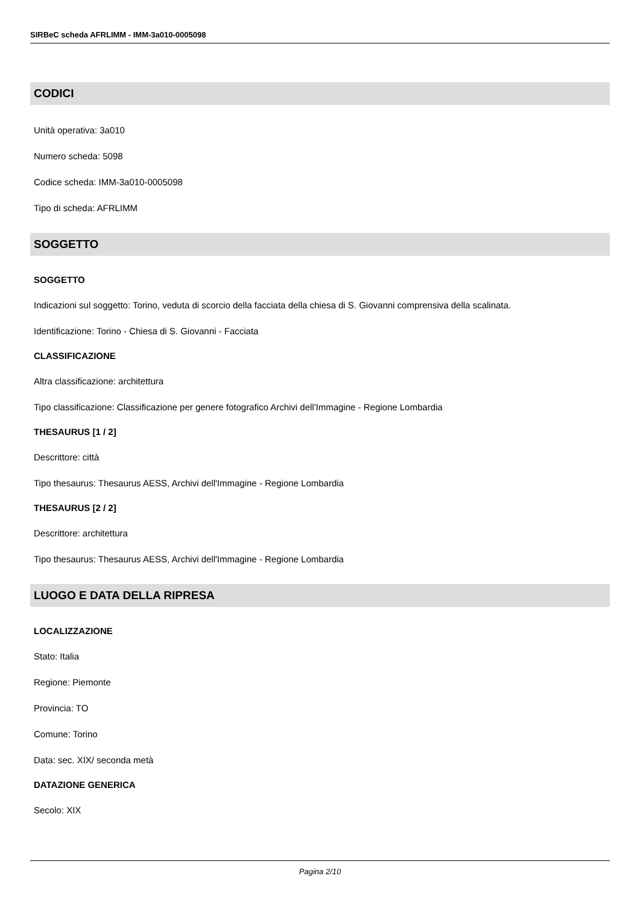SIRBeC scheda AFRLIMM - IMM-3a010-0005098
CODICI
Unità operativa: 3a010
Numero scheda: 5098
Codice scheda: IMM-3a010-0005098
Tipo di scheda: AFRLIMM
SOGGETTO
SOGGETTO
Indicazioni sul soggetto: Torino, veduta di scorcio della facciata della chiesa di S. Giovanni comprensiva della scalinata.
Identificazione: Torino - Chiesa di S. Giovanni - Facciata
CLASSIFICAZIONE
Altra classificazione: architettura
Tipo classificazione: Classificazione per genere fotografico Archivi dell'Immagine - Regione Lombardia
THESAURUS [1 / 2]
Descrittore: città
Tipo thesaurus: Thesaurus AESS, Archivi dell'Immagine - Regione Lombardia
THESAURUS [2 / 2]
Descrittore: architettura
Tipo thesaurus: Thesaurus AESS, Archivi dell'Immagine - Regione Lombardia
LUOGO E DATA DELLA RIPRESA
LOCALIZZAZIONE
Stato: Italia
Regione: Piemonte
Provincia: TO
Comune: Torino
Data: sec. XIX/ seconda metà
DATAZIONE GENERICA
Secolo: XIX
Pagina 2/10